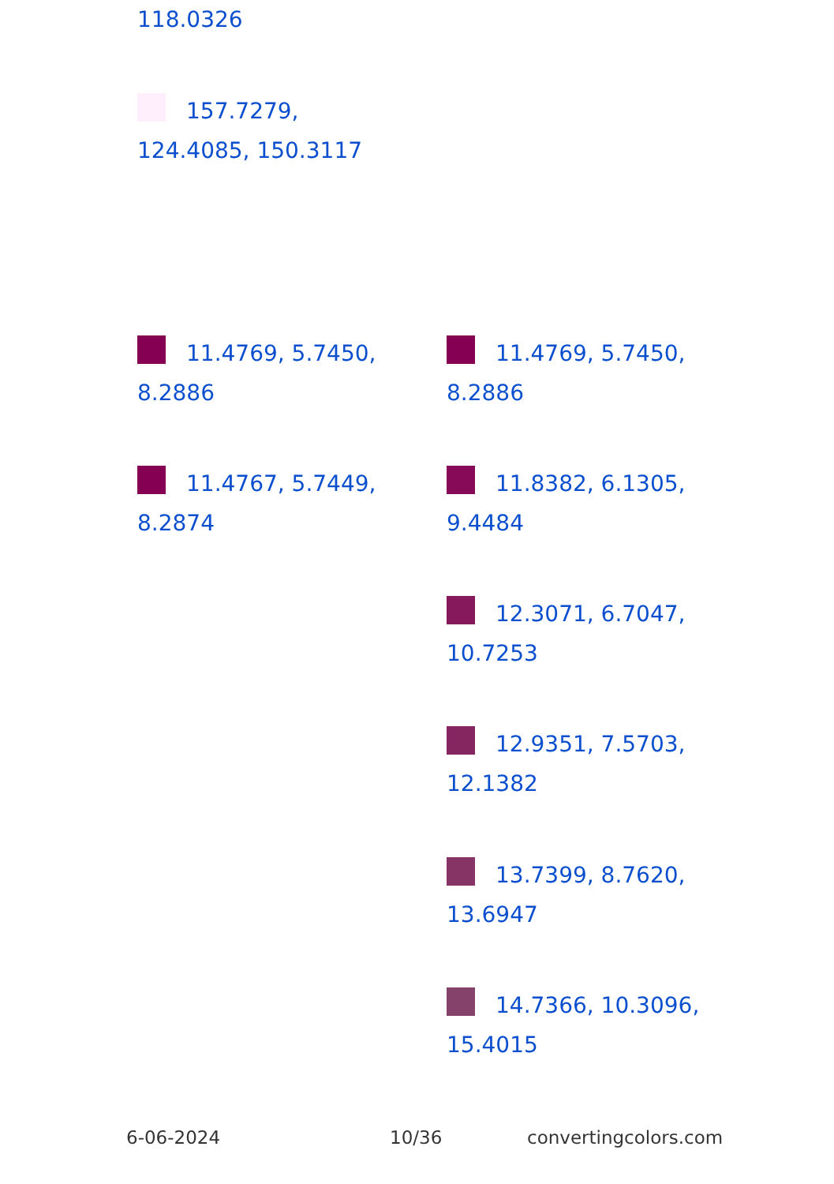118.0326
157.7279, 124.4085, 150.3117
11.4769, 5.7450, 8.2886
11.4767, 5.7449, 8.2874
11.4769, 5.7450, 8.2886
11.8382, 6.1305, 9.4484
12.3071, 6.7047, 10.7253
12.9351, 7.5703, 12.1382
13.7399, 8.7620, 13.6947
14.7366, 10.3096, 15.4015
6-06-2024 10/36 convertingcolors.com